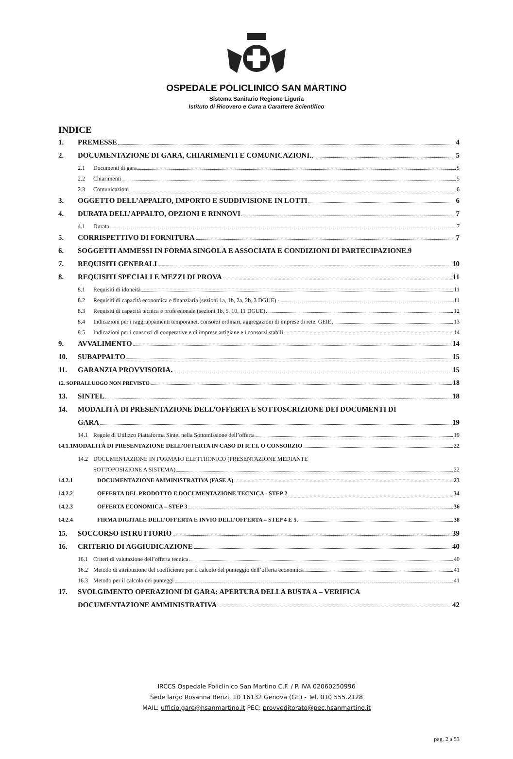OSPEDALE POLICLINICO SAN MARTINO
Sistema Sanitario Regione Liguria
Istituto di Ricovero e Cura a Carattere Scientifico
INDICE
1. PREMESSE 4
2. DOCUMENTAZIONE DI GARA, CHIARIMENTI E COMUNICAZIONI. 5
2.1 Documenti di gara 5
2.2 Chiarimenti 5
2.3 Comunicazioni 6
3. OGGETTO DELL’APPALTO, IMPORTO E SUDDIVISIONE IN LOTTI 6
4. DURATA DELL’APPALTO, OPZIONI E RINNOVI 7
4.1 Durata 7
5. CORRISPETTIVO DI FORNITURA 7
6. SOGGETTI AMMESSI IN FORMA SINGOLA E ASSOCIATA E CONDIZIONI DI PARTECIPAZIONE. 9
7. REQUISITI GENERALI 10
8. REQUISITI SPECIALI E MEZZI DI PROVA 11
8.1 Requisiti di idoneità 11
8.2 Requisiti di capacità economica e finanziaria (sezioni 1a, 1b, 2a, 2b, 3 DGUE) - 11
8.3 Requisiti di capacità tecnica e professionale (sezioni 1b, 5, 10, 11 DGUE) 12
8.4 Indicazioni per i raggruppamenti temporanei, consorzi ordinari, aggregazioni di imprese di rete, GEIE 13
8.5 Indicazioni per i consorzi di cooperative e di imprese artigiane e i consorzi stabili 14
9. AVVALIMENTO 14
10. SUBAPPALTO 15
11. GARANZIA PROVVISORIA. 15
12. SOPRALLUOGO NON PREVISTO 18
13. SINTEL 18
14. MODALITÀ DI PRESENTAZIONE DELL’OFFERTA E SOTTOSCRIZIONE DEI DOCUMENTI DI
GARA 19
14.1 Regole di Utilizzo Piattaforma Sintel nella Sottomissione dell’offerta 19
14.1.1MODALITÀ DI PRESENTAZIONE DELL’OFFERTA IN CASO DI R.T.I. O CONSORZIO 22
14.2 DOCUMENTAZIONE IN FORMATO ELETTRONICO (PRESENTAZIONE MEDIANTE
SOTTOPOSIZIONE A SISTEMA) 22
14.2.1 DOCUMENTAZIONE AMMINISTRATIVA (FASE A) 23
14.2.2 OFFERTA DEL PRODOTTO E DOCUMENTAZIONE TECNICA - STEP 2 34
14.2.3 OFFERTA ECONOMICA – STEP 3 36
14.2.4 FIRMA DIGITALE DELL’OFFERTA E INVIO DELL’OFFERTA – STEP 4 E 5 38
15. SOCCORSO ISTRUTTORIO 39
16. CRITERIO DI AGGIUDICAZIONE 40
16.1 Criteri di valutazione dell’offerta tecnica 40
16.2 Metodo di attribuzione del coefficiente per il calcolo del punteggio dell’offerta economica 41
16.3 Metodo per il calcolo dei punteggi 41
17. SVOLGIMENTO OPERAZIONI DI GARA: APERTURA DELLA BUSTA A – VERIFICA
DOCUMENTAZIONE AMMINISTRATIVA 42
IRCCS Ospedale Policlinico San Martino C.F. / P. IVA 02060250996
Sede largo Rosanna Benzi, 10 16132 Genova (GE) - Tel. 010 555.2128
MAIL: ufficio.gare@hsanmartino.it PEC: provveditorato@pec.hsanmartino.it
pag. 2 a 53